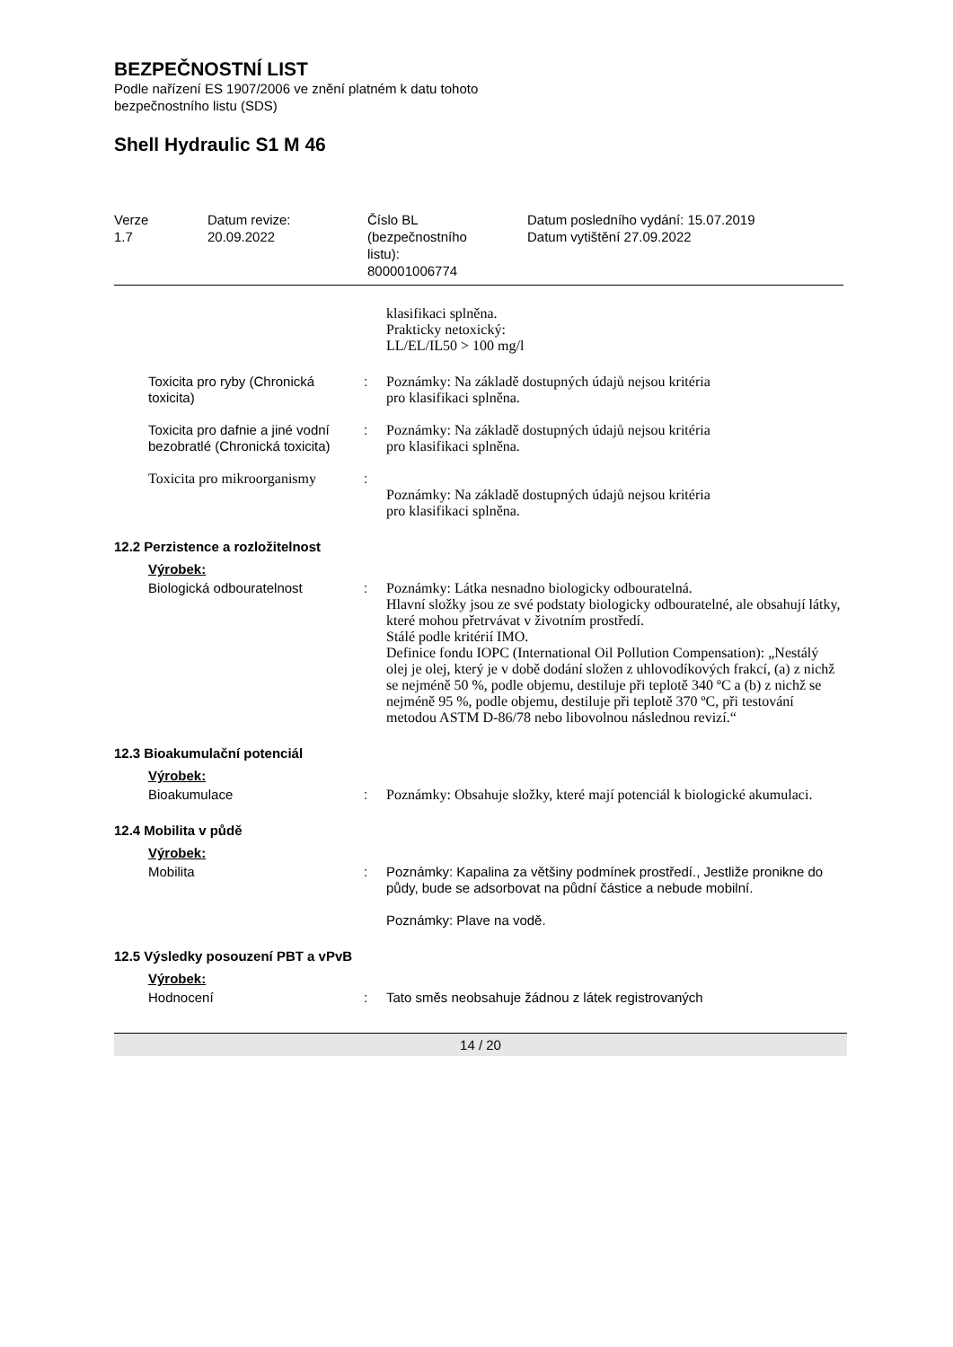BEZPEČNOSTNÍ LIST
Podle nařízení ES 1907/2006 ve znění platném k datu tohoto
bezpečnostního listu (SDS)
Shell Hydraulic S1 M 46
| Verze 1.7 | Datum revize: 20.09.2022 | Číslo BL (bezpečnostního listu): 800001006774 | Datum posledního vydání: 15.07.2019 Datum vytištění 27.09.2022 |
| | | klasifikaci splněna. Prakticky netoxický: LL/EL/IL50 > 100 mg/l |
| Toxicita pro ryby (Chronická toxicita) | : | Poznámky: Na základě dostupných údajů nejsou kritéria pro klasifikaci splněna. |
| Toxicita pro dafnie a jiné vodní bezobratlé (Chronická toxicita) | : | Poznámky: Na základě dostupných údajů nejsou kritéria pro klasifikaci splněna. |
| Toxicita pro mikroorganismy | : | Poznámky: Na základě dostupných údajů nejsou kritéria pro klasifikaci splněna. |
12.2 Perzistence a rozložitelnost
Výrobek:
| Biologická odbouratelnost | : | Poznámky: Látka nesnadno biologicky odbouratelná. Hlavní složky jsou ze své podstaty biologicky odbouratelné, ale obsahují látky, které mohou přetrvávat v životním prostředí. Stálé podle kritérií IMO. Definice fondu IOPC (International Oil Pollution Compensation): „Nestálý olej je olej, který je v době dodání složen z uhlovodíkových frakcí, (a) z nichž se nejméně 50 %, podle objemu, destiluje při teplotě 340 ºC a (b) z nichž se nejméně 95 %, podle objemu, destiluje při teplotě 370 ºC, při testování metodou ASTM D-86/78 nebo libovolnou následnou revizí.“ |
12.3 Bioakumulační potenciál
Výrobek:
| Bioakumulace | : | Poznámky: Obsahuje složky, které mají potenciál k biologické akumulaci. |
12.4 Mobilita v půdě
Výrobek:
| Mobilita | : | Poznámky: Kapalina za většiny podmínek prostředí., Jestliže pronikne do půdy, bude se adsorbovat na půdní částice a nebude mobilní. Poznámky: Plave na vodě. |
12.5 Výsledky posouzení PBT a vPvB
Výrobek:
| Hodnocení | : | Tato směs neobsahuje žádnou z látek registrovaných |
14 / 20